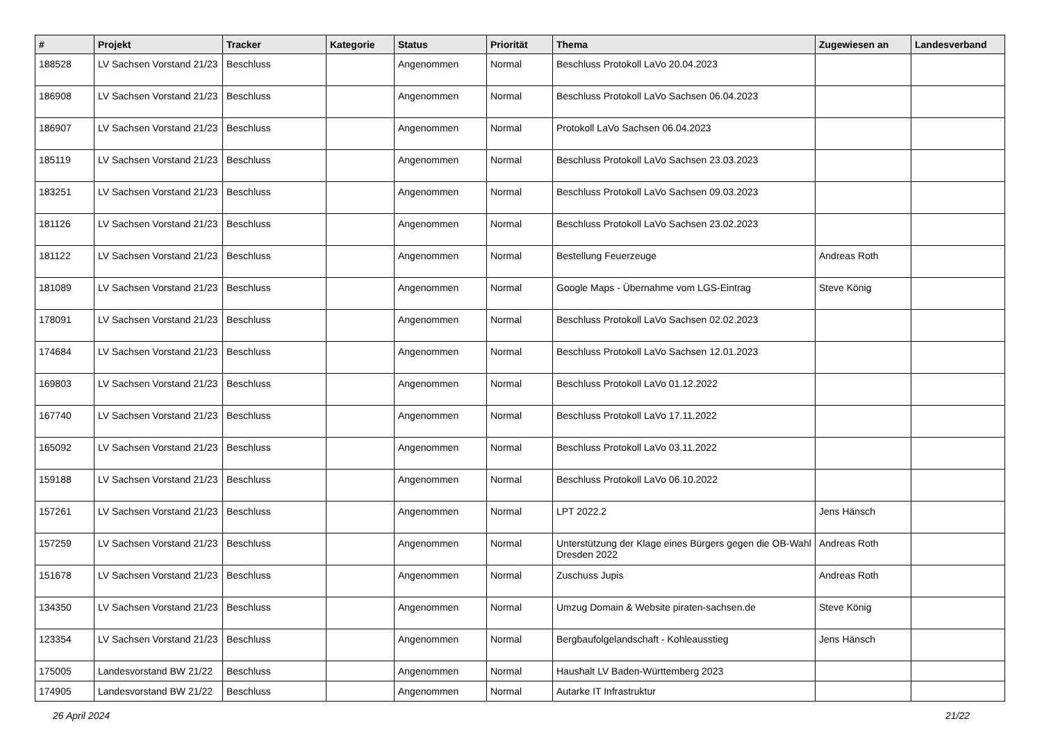| # | Projekt | Tracker | Kategorie | Status | Priorität | Thema | Zugewiesen an | Landesverband |
| --- | --- | --- | --- | --- | --- | --- | --- | --- |
| 188528 | LV Sachsen Vorstand 21/23 | Beschluss | | Angenommen | Normal | Beschluss Protokoll LaVo 20.04.2023 | | |
| 186908 | LV Sachsen Vorstand 21/23 | Beschluss | | Angenommen | Normal | Beschluss Protokoll LaVo Sachsen 06.04.2023 | | |
| 186907 | LV Sachsen Vorstand 21/23 | Beschluss | | Angenommen | Normal | Protokoll LaVo Sachsen 06.04.2023 | | |
| 185119 | LV Sachsen Vorstand 21/23 | Beschluss | | Angenommen | Normal | Beschluss Protokoll LaVo Sachsen 23.03.2023 | | |
| 183251 | LV Sachsen Vorstand 21/23 | Beschluss | | Angenommen | Normal | Beschluss Protokoll LaVo Sachsen 09.03.2023 | | |
| 181126 | LV Sachsen Vorstand 21/23 | Beschluss | | Angenommen | Normal | Beschluss Protokoll LaVo Sachsen 23.02.2023 | | |
| 181122 | LV Sachsen Vorstand 21/23 | Beschluss | | Angenommen | Normal | Bestellung Feuerzeuge | Andreas Roth | |
| 181089 | LV Sachsen Vorstand 21/23 | Beschluss | | Angenommen | Normal | Google Maps - Übernahme vom LGS-Eintrag | Steve König | |
| 178091 | LV Sachsen Vorstand 21/23 | Beschluss | | Angenommen | Normal | Beschluss Protokoll LaVo Sachsen 02.02.2023 | | |
| 174684 | LV Sachsen Vorstand 21/23 | Beschluss | | Angenommen | Normal | Beschluss Protokoll LaVo Sachsen 12.01.2023 | | |
| 169803 | LV Sachsen Vorstand 21/23 | Beschluss | | Angenommen | Normal | Beschluss Protokoll LaVo 01.12.2022 | | |
| 167740 | LV Sachsen Vorstand 21/23 | Beschluss | | Angenommen | Normal | Beschluss Protokoll LaVo 17.11.2022 | | |
| 165092 | LV Sachsen Vorstand 21/23 | Beschluss | | Angenommen | Normal | Beschluss Protokoll LaVo 03.11.2022 | | |
| 159188 | LV Sachsen Vorstand 21/23 | Beschluss | | Angenommen | Normal | Beschluss Protokoll LaVo 06.10.2022 | | |
| 157261 | LV Sachsen Vorstand 21/23 | Beschluss | | Angenommen | Normal | LPT 2022.2 | Jens Hänsch | |
| 157259 | LV Sachsen Vorstand 21/23 | Beschluss | | Angenommen | Normal | Unterstützung der Klage eines Bürgers gegen die OB-Wahl Dresden 2022 | Andreas Roth | |
| 151678 | LV Sachsen Vorstand 21/23 | Beschluss | | Angenommen | Normal | Zuschuss Jupis | Andreas Roth | |
| 134350 | LV Sachsen Vorstand 21/23 | Beschluss | | Angenommen | Normal | Umzug Domain & Website piraten-sachsen.de | Steve König | |
| 123354 | LV Sachsen Vorstand 21/23 | Beschluss | | Angenommen | Normal | Bergbaufolgelandschaft - Kohleausstieg | Jens Hänsch | |
| 175005 | Landesvorstand BW 21/22 | Beschluss | | Angenommen | Normal | Haushalt LV Baden-Württemberg 2023 | | |
| 174905 | Landesvorstand BW 21/22 | Beschluss | | Angenommen | Normal | Autarke IT Infrastruktur | | |
26 April 2024 21/22